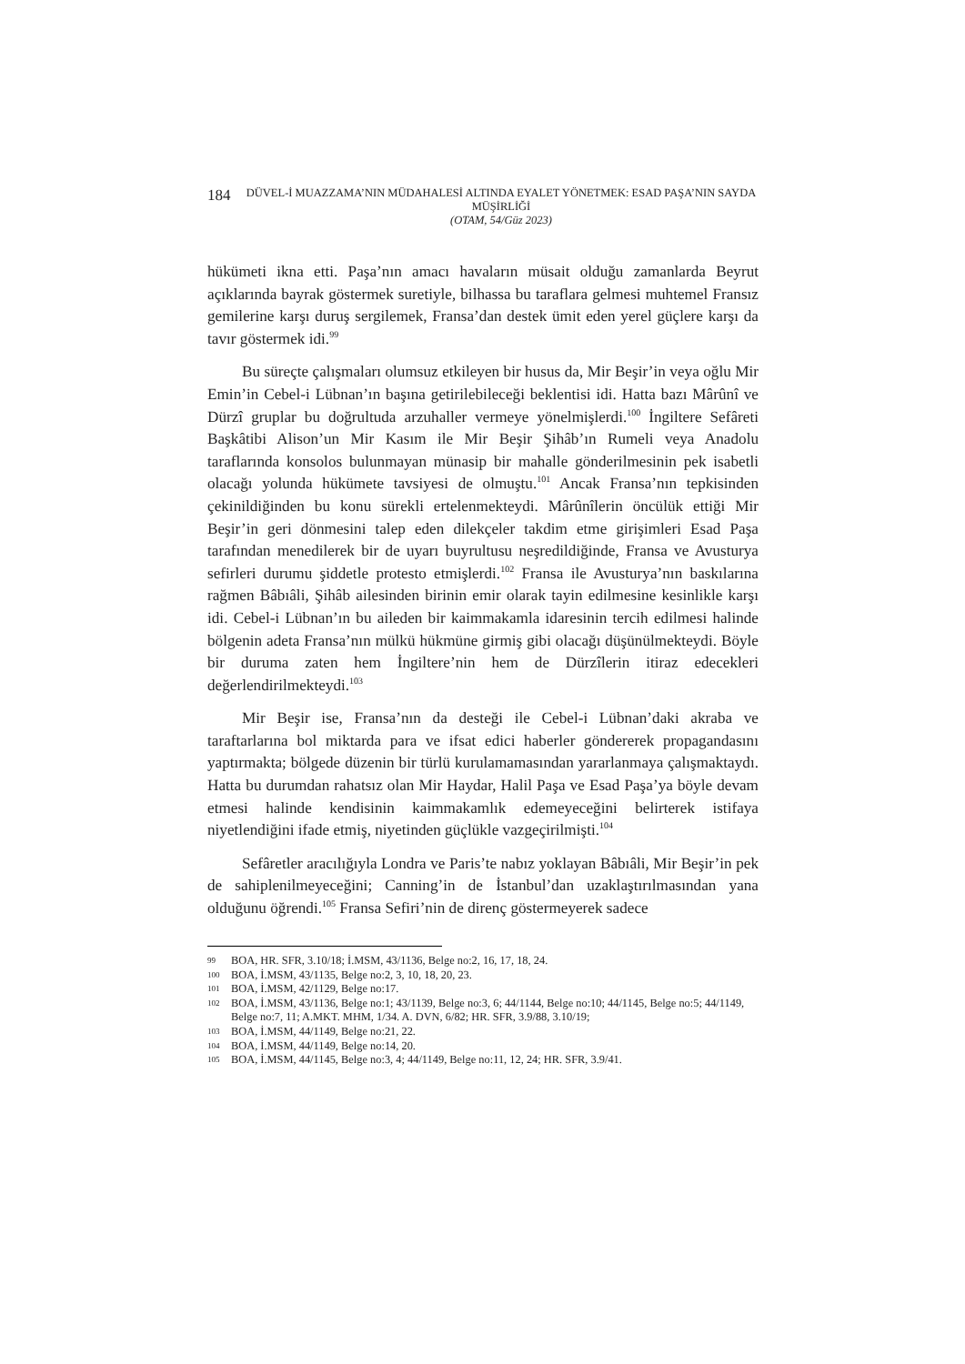184
DÜVEL-İ MUAZZAMA’NIN MÜDAHALESİ ALTINDA EYALET YÖNETMEK: ESAD PAŞA’NIN SAYDA MÜŞİRLİĞİ
(OTAM, 54/Güz 2023)
hükümeti ikna etti. Paşa’nın amacı havaların müsait olduğu zamanlarda Beyrut açıklarında bayrak göstermek suretiyle, bilhassa bu taraflara gelmesi muhtemel Fransız gemilerine karşı duruş sergilemek, Fransa’dan destek ümit eden yerel güçlere karşı da tavır göstermek idi.<sup>99</sup>
Bu süreçte çalışmaları olumsuz etkileyen bir husus da, Mir Beşir’in veya oğlu Mir Emin’in Cebel-i Lübnan’ın başına getirilebileceği beklentisi idi. Hatta bazı Mârûnî ve Dürzî gruplar bu doğrultuda arzuhaller vermeye yönelmişlerdi.<sup>100</sup> İngiltere Sefâreti Başkâtibi Alison’un Mir Kasım ile Mir Beşir Şihâb’ın Rumeli veya Anadolu taraflarında konsolos bulunmayan münasip bir mahalle gönderilmesinin pek isabetli olacağı yolunda hükümete tavsiyesi de olmuştu.<sup>101</sup> Ancak Fransa’nın tepkisinden çekinildiğinden bu konu sürekli ertelenmekteydi. Mârûnîlerin öncülük ettiği Mir Beşir’in geri dönmesini talep eden dilekçeler takdim etme girişimleri Esad Paşa tarafından menedilerek bir de uyarı buyrultusu neşredildiğinde, Fransa ve Avusturya sefirleri durumu şiddetle protesto etmişlerdi.<sup>102</sup> Fransa ile Avusturya’nın baskılarına rağmen Bâbıâli, Şihâb ailesinden birinin emir olarak tayin edilmesine kesinlikle karşı idi. Cebel-i Lübnan’ın bu aileden bir kaimmakamla idaresinin tercih edilmesi halinde bölgenin adeta Fransa’nın mülkü hükmüne girmiş gibi olacağı düşünülmekteydi. Böyle bir duruma zaten hem İngiltere’nin hem de Dürzîlerin itiraz edecekleri değerlendirilmekteydi.<sup>103</sup>
Mir Beşir ise, Fransa’nın da desteği ile Cebel-i Lübnan’daki akraba ve taraftarlarına bol miktarda para ve ifsat edici haberler göndererek propagandasını yaptırmakta; bölgede düzenin bir türlü kurulamamasından yararlanmaya çalışmaktaydı. Hatta bu durumdan rahatsız olan Mir Haydar, Halil Paşa ve Esad Paşa’ya böyle devam etmesi halinde kendisinin kaimmakamlık edemeyeceğini belirterek istifaya niyetlendiğini ifade etmiş, niyetinden güçlükle vazgeçirilmişti.<sup>104</sup>
Sefâretler aracılığıyla Londra ve Paris’te nabız yoklayan Bâbıâli, Mir Beşir’in pek de sahiplenilmeyeceğini; Canning’in de İstanbul’dan uzaklaştırılmasından yana olduğunu öğrendi.<sup>105</sup> Fransa Sefiri’nin de direnç göstermeyerek sadece
99
BOA, HR. SFR, 3.10/18; İ.MSM, 43/1136, Belge no:2, 16, 17, 18, 24.
100
BOA, İ.MSM, 43/1135, Belge no:2, 3, 10, 18, 20, 23.
101
BOA, İ.MSM, 42/1129, Belge no:17.
102
BOA, İ.MSM, 43/1136, Belge no:1; 43/1139, Belge no:3, 6; 44/1144, Belge no:10; 44/1145, Belge no:5; 44/1149, Belge no:7, 11; A.MKT. MHM, 1/34. A. DVN, 6/82; HR. SFR, 3.9/88, 3.10/19;
103
BOA, İ.MSM, 44/1149, Belge no:21, 22.
104
BOA, İ.MSM, 44/1149, Belge no:14, 20.
105
BOA, İ.MSM, 44/1145, Belge no:3, 4; 44/1149, Belge no:11, 12, 24; HR. SFR, 3.9/41.